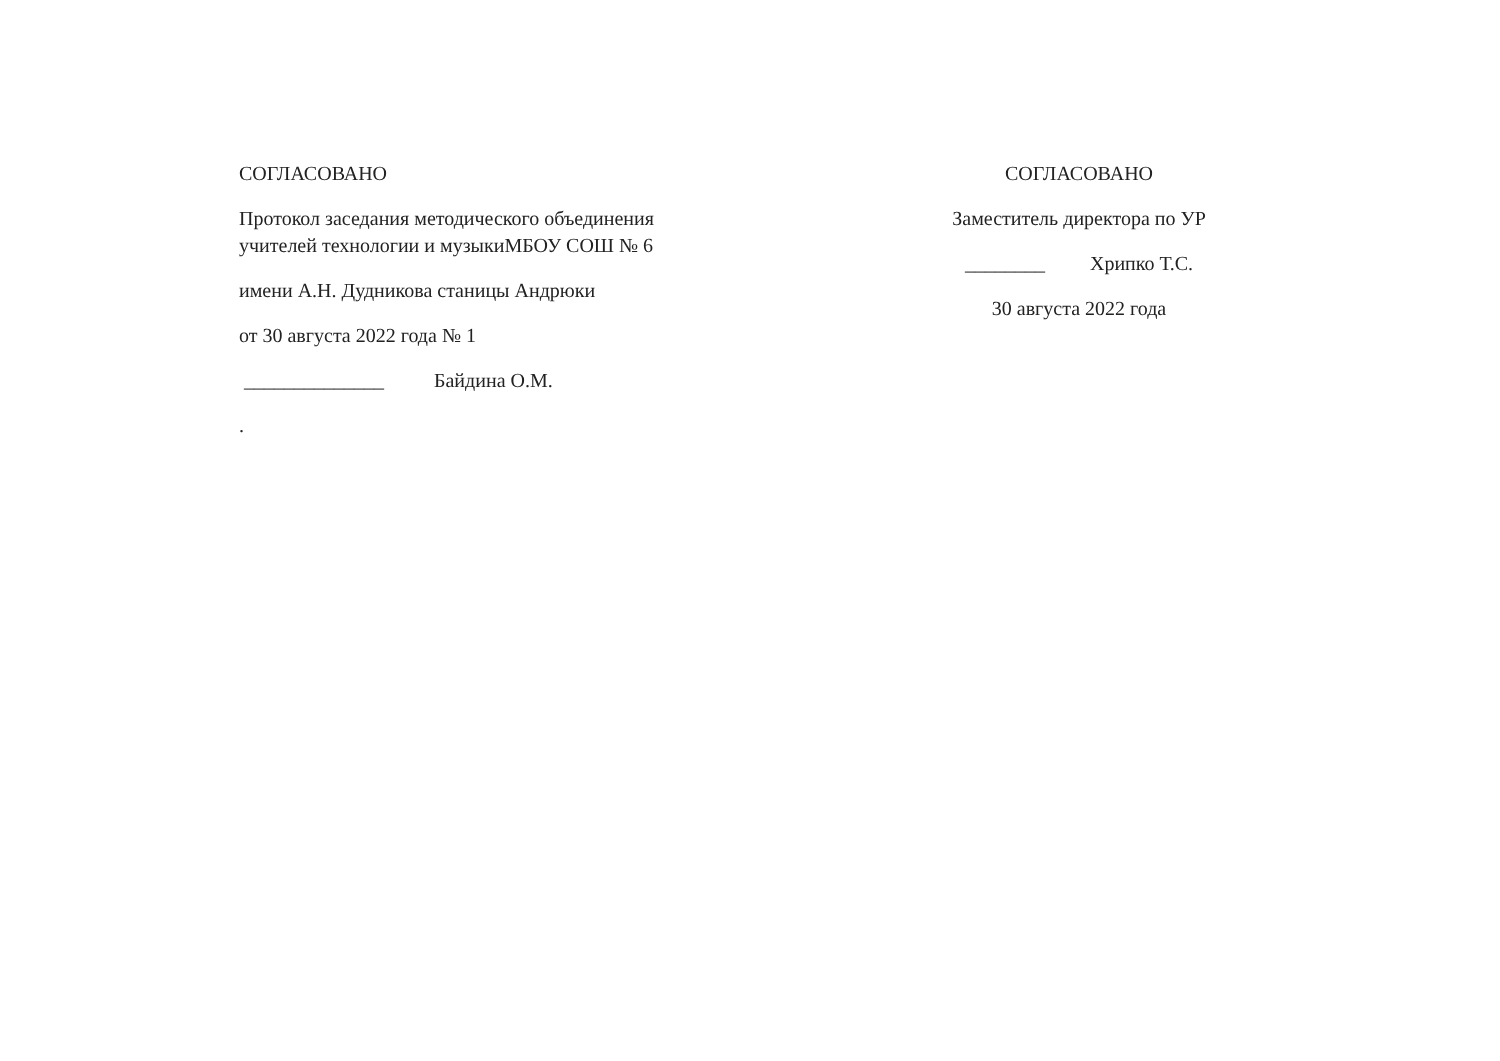СОГЛАСОВАНО
Протокол заседания методического объединения
учителей технологии и музыкиМБОУ СОШ № 6
имени А.Н. Дудникова станицы Андрюки
от 30 августа 2022 года № 1
______________ Байдина О.М.
.
СОГЛАСОВАНО
Заместитель директора по УР
________ Хрипко Т.С.
30 августа 2022 года